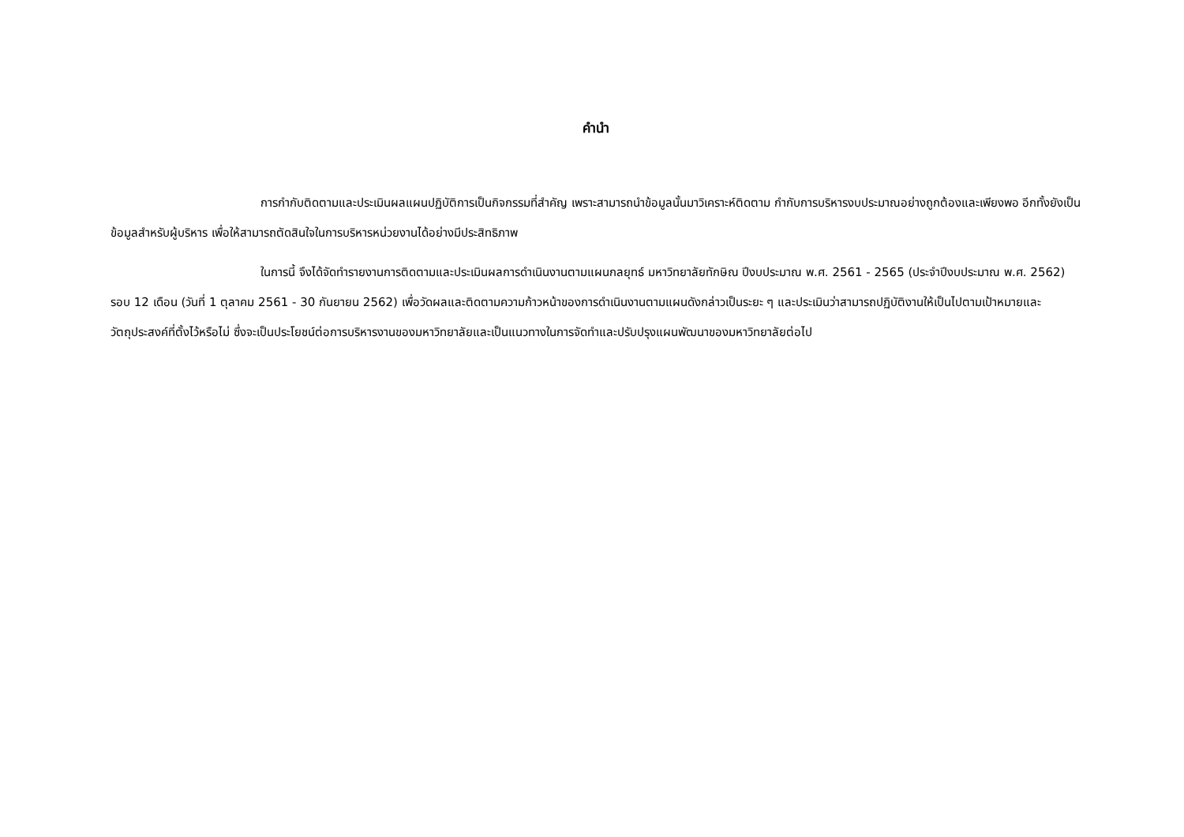คำนำ
การกำกับติดตามและประเมินผลแผนปฏิบัติการเป็นกิจกรรมที่สำคัญ เพราะสามารถนำข้อมูลนั้นมาวิเคราะห์ติดตาม กำกับการบริหารงบประมาณอย่างถูกต้องและเพียงพอ อีกทั้งยังเป็นข้อมูลสำหรับผู้บริหาร เพื่อให้สามารถตัดสินใจในการบริหารหน่วยงานได้อย่างมีประสิทธิภาพ
ในการนี้ จึงได้จัดทำรายงานการติดตามและประเมินผลการดำเนินงานตามแผนกลยุทธ์ มหาวิทยาลัยทักษิณ ปีงบประมาณ พ.ศ. 2561 - 2565 (ประจำปีงบประมาณ พ.ศ. 2562) รอบ 12 เดือน (วันที่ 1 ตุลาคม 2561 - 30 กันยายน 2562) เพื่อวัดผลและติดตามความก้าวหน้าของการดำเนินงานตามแผนดังกล่าวเป็นระยะ ๆ และประเมินว่าสามารถปฏิบัติงานให้เป็นไปตามเป้าหมายและวัตถุประสงค์ที่ตั้งไว้หรือไม่ ซึ่งจะเป็นประโยชน์ต่อการบริหารงานของมหาวิทยาลัยและเป็นแนวทางในการจัดทำและปรับปรุงแผนพัฒนาของมหาวิทยาลัยต่อไป